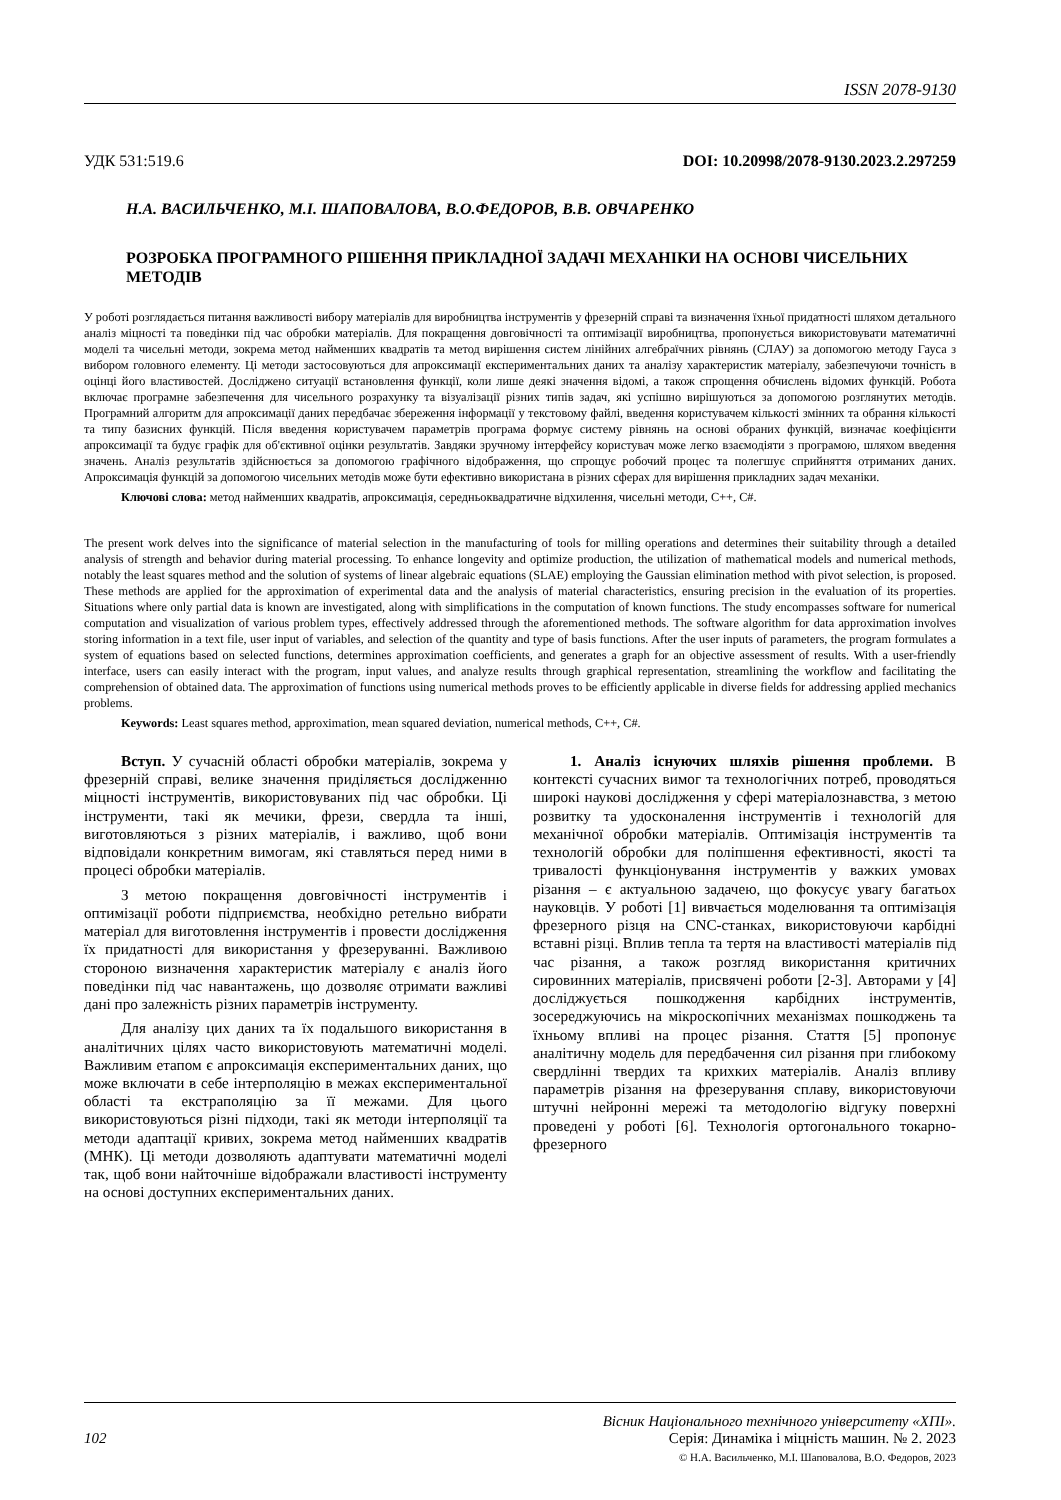ISSN 2078-9130
УДК 531:519.6 DOI: 10.20998/2078-9130.2023.2.297259
Н.А. ВАСИЛЬЧЕНКО, М.І. ШАПОВАЛОВА, В.О.ФЕДОРОВ, В.В. ОВЧАРЕНКО
РОЗРОБКА ПРОГРАМНОГО РІШЕННЯ ПРИКЛАДНОЇ ЗАДАЧІ МЕХАНІКИ НА ОСНОВІ ЧИСЕЛЬНИХ МЕТОДІВ
У роботі розглядається питання важливості вибору матеріалів для виробництва інструментів у фрезерній справі та визначення їхньої придатності шляхом детального аналіз міцності та поведінки під час обробки матеріалів. Для покращення довговічності та оптимізації виробництва, пропонується використовувати математичні моделі та чисельні методи, зокрема метод найменших квадратів та метод вирішення систем лінійних алгебраїчних рівнянь (СЛАУ) за допомогою методу Гауса з вибором головного елементу. Ці методи застосовуються для апроксимації експериментальних даних та аналізу характеристик матеріалу, забезпечуючи точність в оцінці його властивостей. Досліджено ситуації встановлення функції, коли лише деякі значення відомі, а також спрощення обчислень відомих функцій. Робота включає програмне забезпечення для чисельного розрахунку та візуалізації різних типів задач, які успішно вирішуються за допомогою розглянутих методів. Програмний алгоритм для апроксимації даних передбачає збереження інформації у текстовому файлі, введення користувачем кількості змінних та обрання кількості та типу базисних функцій. Після введення користувачем параметрів програма формує систему рівнянь на основі обраних функцій, визначає коефіцієнти апроксимації та будує графік для об'єктивної оцінки результатів. Завдяки зручному інтерфейсу користувач може легко взаємодіяти з програмою, шляхом введення значень. Аналіз результатів здійснюється за допомогою графічного відображення, що спрощує робочий процес та полегшує сприйняття отриманих даних. Апроксимація функцій за допомогою чисельних методів може бути ефективно використана в різних сферах для вирішення прикладних задач механіки.
Ключові слова: метод найменших квадратів, апроксимація, середньоквадратичне відхилення, чисельні методи, C++, C#.
The present work delves into the significance of material selection in the manufacturing of tools for milling operations and determines their suitability through a detailed analysis of strength and behavior during material processing. To enhance longevity and optimize production, the utilization of mathematical models and numerical methods, notably the least squares method and the solution of systems of linear algebraic equations (SLAE) employing the Gaussian elimination method with pivot selection, is proposed. These methods are applied for the approximation of experimental data and the analysis of material characteristics, ensuring precision in the evaluation of its properties. Situations where only partial data is known are investigated, along with simplifications in the computation of known functions. The study encompasses software for numerical computation and visualization of various problem types, effectively addressed through the aforementioned methods. The software algorithm for data approximation involves storing information in a text file, user input of variables, and selection of the quantity and type of basis functions. After the user inputs of parameters, the program formulates a system of equations based on selected functions, determines approximation coefficients, and generates a graph for an objective assessment of results. With a user-friendly interface, users can easily interact with the program, input values, and analyze results through graphical representation, streamlining the workflow and facilitating the comprehension of obtained data. The approximation of functions using numerical methods proves to be efficiently applicable in diverse fields for addressing applied mechanics problems.
Keywords: Least squares method, approximation, mean squared deviation, numerical methods, C++, C#.
Вступ. У сучасній області обробки матеріалів, зокрема у фрезерній справі, велике значення приділяється дослідженню міцності інструментів, використовуваних під час обробки. Ці інструменти, такі як мечики, фрези, свердла та інші, виготовляються з різних матеріалів, і важливо, щоб вони відповідали конкретним вимогам, які ставляться перед ними в процесі обробки матеріалів.
З метою покращення довговічності інструментів і оптимізації роботи підприємства, необхідно ретельно вибрати матеріал для виготовлення інструментів і провести дослідження їх придатності для використання у фрезеруванні. Важливою стороною визначення характеристик матеріалу є аналіз його поведінки під час навантажень, що дозволяє отримати важливі дані про залежність різних параметрів інструменту.
Для аналізу цих даних та їх подальшого використання в аналітичних цілях часто використовують математичні моделі. Важливим етапом є апроксимація експериментальних даних, що може включати в себе інтерполяцію в межах експериментальної області та екстраполяцію за її межами. Для цього використовуються різні підходи, такі як методи інтерполяції та методи адаптації кривих, зокрема метод найменших квадратів (МНК). Ці методи дозволяють адаптувати математичні моделі так, щоб вони найточніше відображали властивості інструменту на основі доступних експериментальних даних.
1. Аналіз існуючих шляхів рішення проблеми. В контексті сучасних вимог та технологічних потреб, проводяться широкі наукові дослідження у сфері матеріалознавства, з метою розвитку та удосконалення інструментів і технологій для механічної обробки матеріалів. Оптимізація інструментів та технологій обробки для поліпшення ефективності, якості та тривалості функціонування інструментів у важких умовах різання – є актуальною задачею, що фокусує увагу багатьох науковців. У роботі [1] вивчається моделювання та оптимізація фрезерного різця на CNC-станках, використовуючи карбідні вставні різці. Вплив тепла та тертя на властивості матеріалів під час різання, а також розгляд використання критичних сировинних матеріалів, присвячені роботи [2-3]. Авторами у [4] досліджується пошкодження карбідних інструментів, зосереджуючись на мікроскопічних механізмах пошкоджень та їхньому впливі на процес різання. Стаття [5] пропонує аналітичну модель для передбачення сил різання при глибокому свердлінні твердих та крихких матеріалів. Аналіз впливу параметрів різання на фрезерування сплаву, використовуючи штучні нейронні мережі та методологію відгуку поверхні проведені у роботі [6]. Технологія ортогонального токарно-фрезерного
Вісник Національного технічного університету «ХПІ».
102 Серія: Динаміка і міцність машин. № 2. 2023
© Н.А. Васильченко, М.І. Шаповалова, В.О. Федоров, 2023